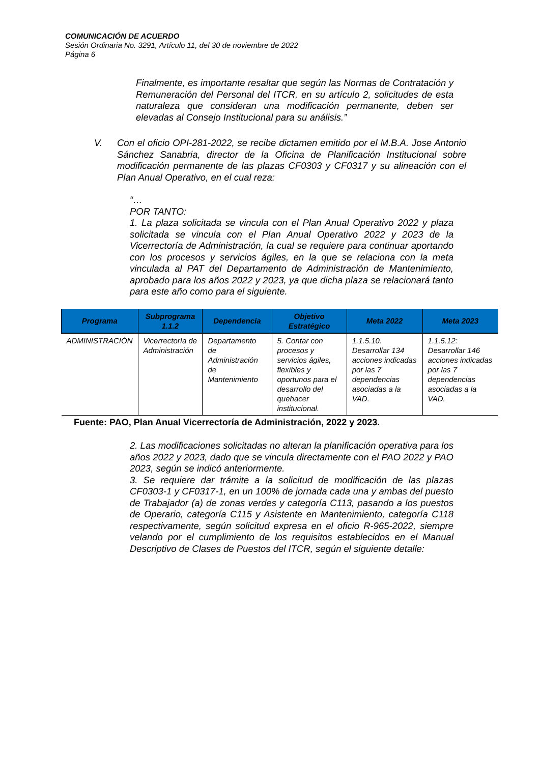COMUNICACIÓN DE ACUERDO
Sesión Ordinaria No. 3291, Artículo 11, del 30 de noviembre de 2022
Página 6
Finalmente, es importante resaltar que según las Normas de Contratación y Remuneración del Personal del ITCR, en su artículo 2, solicitudes de esta naturaleza que consideran una modificación permanente, deben ser elevadas al Consejo Institucional para su análisis.”
V. Con el oficio OPI-281-2022, se recibe dictamen emitido por el M.B.A. Jose Antonio Sánchez Sanabria, director de la Oficina de Planificación Institucional sobre modificación permanente de las plazas CF0303 y CF0317 y su alineación con el Plan Anual Operativo, en el cual reza:
“…
POR TANTO:
1. La plaza solicitada se vincula con el Plan Anual Operativo 2022 y plaza solicitada se vincula con el Plan Anual Operativo 2022 y 2023 de la Vicerrectoría de Administración, la cual se requiere para continuar aportando con los procesos y servicios ágiles, en la que se relaciona con la meta vinculada al PAT del Departamento de Administración de Mantenimiento, aprobado para los años 2022 y 2023, ya que dicha plaza se relacionará tanto para este año como para el siguiente.
| Programa | Subprograma 1.1.2 | Dependencia | Objetivo Estratégico | Meta 2022 | Meta 2023 |
| --- | --- | --- | --- | --- | --- |
| ADMINISTRACIÓN | Vicerrectoría de Administración | Departamento de Administración de Mantenimiento | 5. Contar con procesos y servicios ágiles, flexibles y oportunos para el desarrollo del quehacer institucional. | 1.1.5.10. Desarrollar 134 acciones indicadas por las 7 dependencias asociadas a la VAD. | 1.1.5.12: Desarrollar 146 acciones indicadas por las 7 dependencias asociadas a la VAD. |
Fuente: PAO, Plan Anual Vicerrectoría de Administración, 2022 y 2023.
2. Las modificaciones solicitadas no alteran la planificación operativa para los años 2022 y 2023, dado que se vincula directamente con el PAO 2022 y PAO 2023, según se indicó anteriormente.
3. Se requiere dar trámite a la solicitud de modificación de las plazas CF0303-1 y CF0317-1, en un 100% de jornada cada una y ambas del puesto de Trabajador (a) de zonas verdes y categoría C113, pasando a los puestos de Operario, categoría C115 y Asistente en Mantenimiento, categoría C118 respectivamente, según solicitud expresa en el oficio R-965-2022, siempre velando por el cumplimiento de los requisitos establecidos en el Manual Descriptivo de Clases de Puestos del ITCR, según el siguiente detalle: